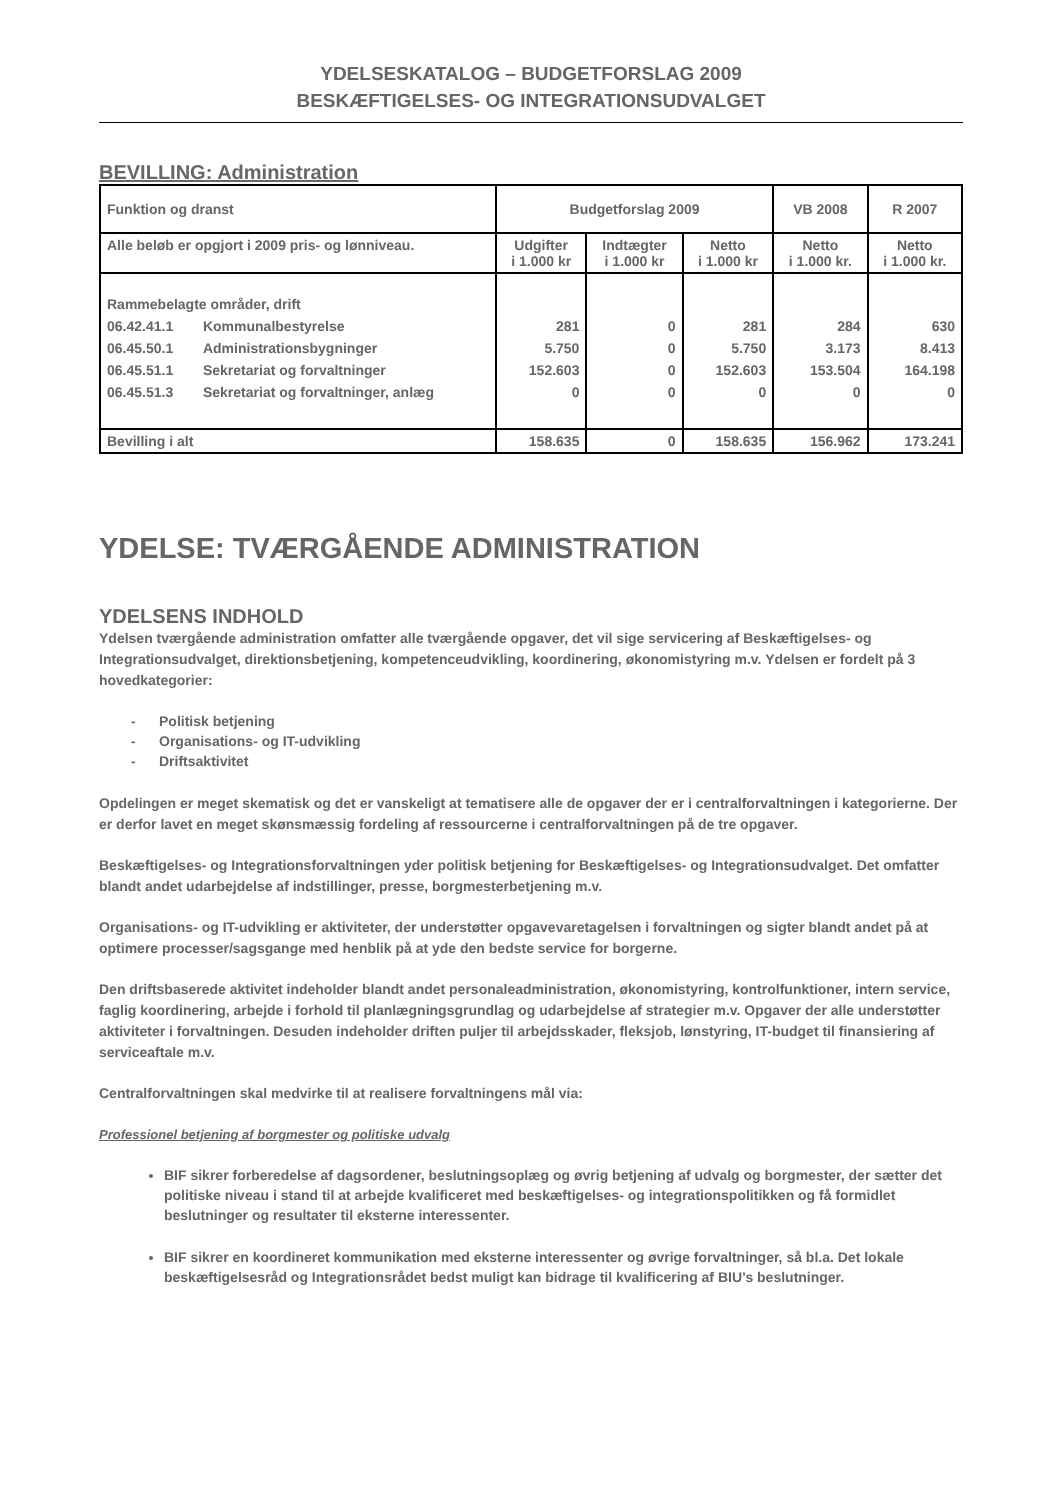YDELSESKATALOG – BUDGETFORSLAG 2009
BESKÆFTIGELSES- OG INTEGRATIONSUDVALGET
BEVILLING: Administration
| Funktion og dranst | | Budgetforslag 2009 | | | VB 2008 | R 2007 |
| Alle beløb er opgjort i 2009 pris- og lønniveau. | | Udgifter i 1.000 kr | Indtægter i 1.000 kr | Netto i 1.000 kr | Netto i 1.000 kr. | Netto i 1.000 kr. |
| Rammebelagte områder, drift | | | | | | |
| 06.42.41.1 | Kommunalbestyrelse | 281 | 0 | 281 | 284 | 630 |
| 06.45.50.1 | Administrationsbygninger | 5.750 | 0 | 5.750 | 3.173 | 8.413 |
| 06.45.51.1 | Sekretariat og forvaltninger | 152.603 | 0 | 152.603 | 153.504 | 164.198 |
| 06.45.51.3 | Sekretariat og forvaltninger, anlæg | 0 | 0 | 0 | 0 | 0 |
| Bevilling i alt | | 158.635 | 0 | 158.635 | 156.962 | 173.241 |
YDELSE: TVÆRGÅENDE ADMINISTRATION
YDELSENS INDHOLD
Ydelsen tværgående administration omfatter alle tværgående opgaver, det vil sige servicering af Beskæftigelses- og Integrationsudvalget, direktionsbetjening, kompetenceudvikling, koordinering, økonomistyring m.v. Ydelsen er fordelt på 3 hovedkategorier:
- Politisk betjening
- Organisations- og IT-udvikling
- Driftsaktivitet
Opdelingen er meget skematisk og det er vanskeligt at tematisere alle de opgaver der er i centralforvaltningen i kategorierne. Der er derfor lavet en meget skønsmæssig fordeling af ressourcerne i centralforvaltningen på de tre opgaver.
Beskæftigelses- og Integrationsforvaltningen yder politisk betjening for Beskæftigelses- og Integrationsudvalget. Det omfatter blandt andet udarbejdelse af indstillinger, presse, borgmesterbetjening m.v.
Organisations- og IT-udvikling er aktiviteter, der understøtter opgavevaretagelsen i forvaltningen og sigter blandt andet på at optimere processer/sagsgange med henblik på at yde den bedste service for borgerne.
Den driftsbaserede aktivitet indeholder blandt andet personaleadministration, økonomistyring, kontrolfunktioner, intern service, faglig koordinering, arbejde i forhold til planlægningsgrundlag og udarbejdelse af strategier m.v. Opgaver der alle understøtter aktiviteter i forvaltningen. Desuden indeholder driften puljer til arbejdsskader, fleksjob, lønstyring, IT-budget til finansiering af serviceaftale m.v.
Centralforvaltningen skal medvirke til at realisere forvaltningens mål via:
Professionel betjening af borgmester og politiske udvalg
BIF sikrer forberedelse af dagsordener, beslutningsoplæg og øvrig betjening af udvalg og borgmester, der sætter det politiske niveau i stand til at arbejde kvalificeret med beskæftigelses- og integrationspolitikken og få formidlet beslutninger og resultater til eksterne interessenter.
BIF sikrer en koordineret kommunikation med eksterne interessenter og øvrige forvaltninger, så bl.a. Det lokale beskæftigelsesråd og Integrationsrådet bedst muligt kan bidrage til kvalificering af BIU’s beslutninger.